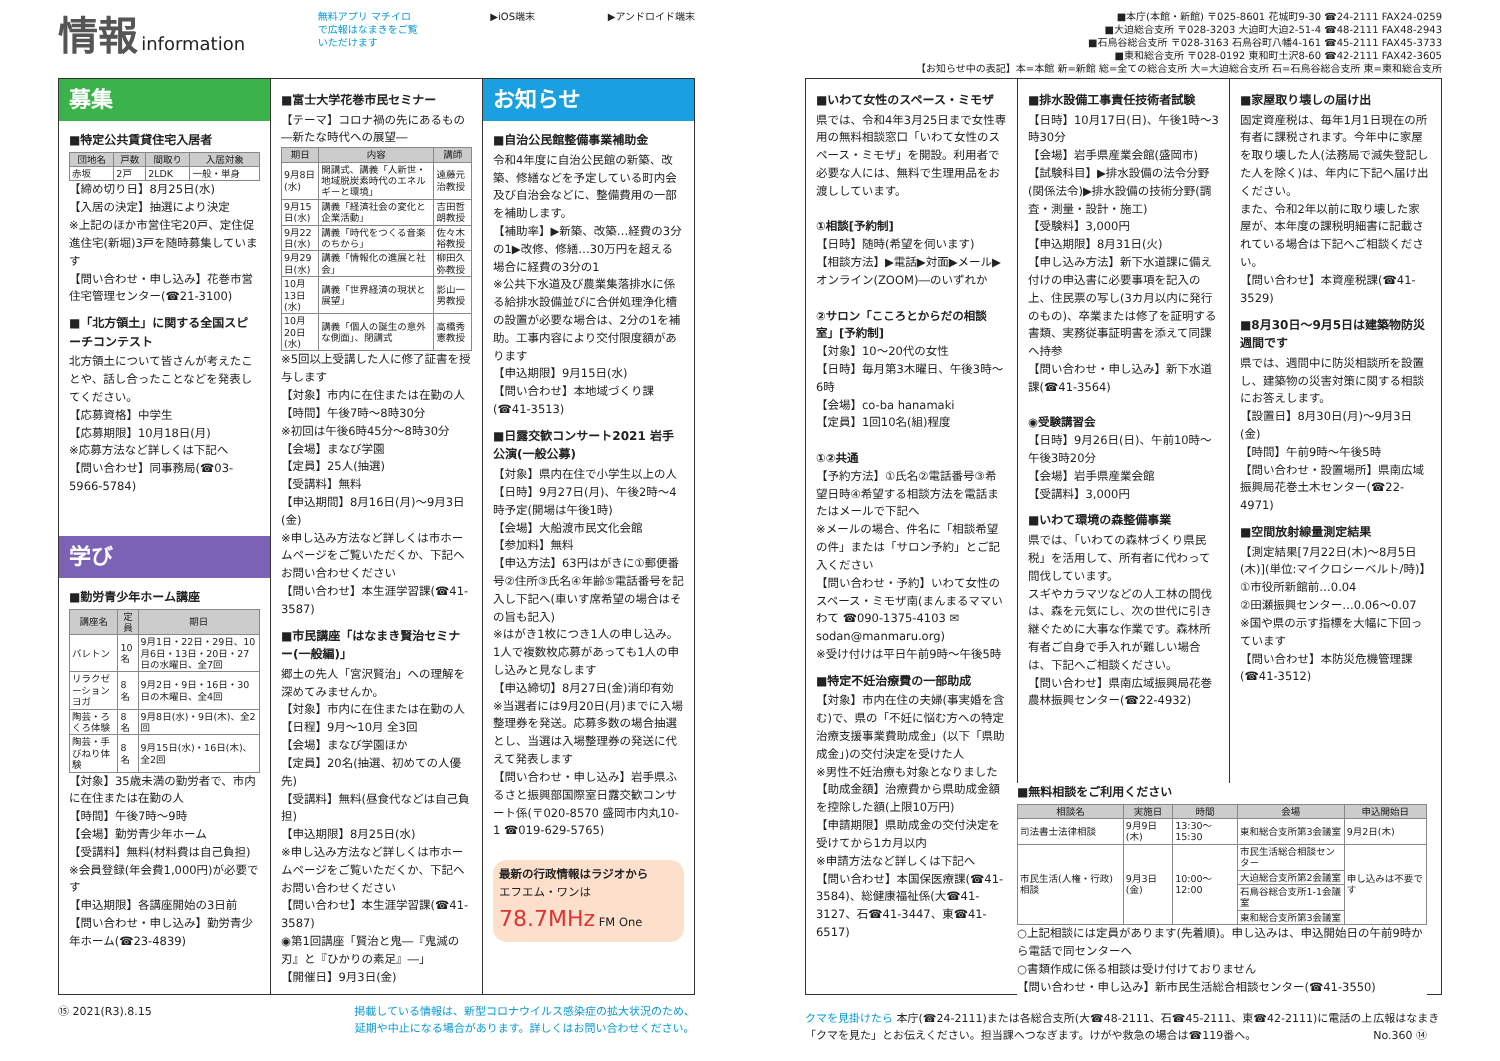情報 information
無料アプリ マチイロ
で広報はなまきをご覧
いただけます
▶iOS端末 ▶アンドロイド端末
募集
■特定公共賃貸住宅入居者
| 団地名 | 戸数 | 間取り | 入居対象 |
| --- | --- | --- | --- |
| 赤坂 | 2戸 | 2LDK | 一般・単身 |
【締め切り日】8月25日(水)
【入居の決定】抽選により決定
※上記のほか市営住宅20戸、定住促進住宅(新堀)3戸を随時募集しています
【問い合わせ・申し込み】花巻市営住宅管理センター(☎21-3100)
■「北方領土」に関する全国スピーチコンテスト
北方領土について皆さんが考えたことや、話し合ったことなどを発表してください。
【応募資格】中学生
【応募期限】10月18日(月)
※応募方法など詳しくは下記へ
【問い合わせ】同事務局(☎03-5966-5784)
学び
■勤労青少年ホーム講座
| 講座名 | 定員 | 期日 |
| --- | --- | --- |
| バレトン | 10名 | 9月1日・22日・29日、10月6日・13日・20日・27日の水曜日、全7回 |
| リラクゼーションヨガ | 8名 | 9月2日・9日・16日・30日の木曜日、全4回 |
| 陶芸・ろくろ体験 | 8名 | 9月8日(水)・9日(木)、全2回 |
| 陶芸・手びねり体験 | 8名 | 9月15日(水)・16日(木)、全2回 |
【対象】35歳未満の勤労者で、市内に在住または在勤の人
【時間】午後7時～9時
【会場】勤労青少年ホーム
【受講料】無料(材料費は自己負担)
※会員登録(年会費1,000円)が必要です
【申込期限】各講座開始の3日前
【問い合わせ・申し込み】勤労青少年ホーム(☎23-4839)
■富士大学花巻市民セミナー
【テーマ】コロナ禍の先にあるもの―新たな時代への展望―
| 期日 | 内容 | 講師 |
| --- | --- | --- |
| 9月8日(水) | 開講式、講義「人新世・地域脱炭素時代のエネルギーと環境」 | 遠藤元治教授 |
| 9月15日(水) | 講義「経済社会の変化と企業活動」 | 吉田哲朗教授 |
| 9月22日(水) | 講義「時代をつくる音楽のちから」 | 佐々木裕教授 |
| 9月29日(水) | 講義「情報化の進展と社会」 | 柳田久弥教授 |
| 10月13日(水) | 講義「世界経済の現状と展望」 | 影山一男教授 |
| 10月20日(水) | 講義「個人の誕生の意外な側面」、閉講式 | 高橋秀憲教授 |
※5回以上受講した人に修了証書を授与します
【対象】市内に在住または在勤の人
【時間】午後7時～8時30分
※初回は午後6時45分～8時30分
【会場】まなび学園
【定員】25人(抽選)
【受講料】無料
【申込期間】8月16日(月)～9月3日(金)
※申し込み方法など詳しくは市ホームページをご覧いただくか、下記へお問い合わせください
【問い合わせ】本生涯学習課(☎41-3587)
■市民講座「はなまき賢治セミナー(一般編)」
郷土の先人「宮沢賢治」への理解を深めてみませんか。
【対象】市内に在住または在勤の人
【日程】9月～10月 全3回
【会場】まなび学園ほか
【定員】20名(抽選、初めての人優先)
【受講料】無料(昼食代などは自己負担)
【申込期限】8月25日(水)
※申し込み方法など詳しくは市ホームページをご覧いただくか、下記へお問い合わせください
【問い合わせ】本生涯学習課(☎41-3587)
◉第1回講座「賢治と鬼―『鬼滅の刃』と『ひかりの素足』―」
【開催日】9月3日(金)
お知らせ
■自治公民館整備事業補助金
令和4年度に自治公民館の新築、改築、修繕などを予定している町内会及び自治会などに、整備費用の一部を補助します。
【補助率】▶新築、改築…経費の3分の1▶改修、修繕…30万円を超える場合に経費の3分の1
※公共下水道及び農業集落排水に係る給排水設備並びに合併処理浄化槽の設置が必要な場合は、2分の1を補助。工事内容により交付限度額があります
【申込期限】9月15日(水)
【問い合わせ】本地域づくり課(☎41-3513)
■日露交歓コンサート2021 岩手公演(一般公募)
【対象】県内在住で小学生以上の人
【日時】9月27日(月)、午後2時～4時予定(開場は午後1時)
【会場】大船渡市民文化会館
【参加料】無料
【申込方法】63円はがきに①郵便番号②住所③氏名④年齢⑤電話番号を記入し下記へ(車いす席希望の場合はその旨も記入)
※はがき1枚につき1人の申し込み。1人で複数枚応募があっても1人の申し込みと見なします
【申込締切】8月27日(金)消印有効
※当選者には9月20日(月)までに入場整理券を発送。応募多数の場合抽選とし、当選は入場整理券の発送に代えて発表します
【問い合わせ・申し込み】岩手県ふるさと振興部国際室日露交歓コンサート係(〒020-8570 盛岡市内丸10-1 ☎019-629-5765)
最新の行政情報はラジオから
エフエム・ワンは
78.7MHz FM One
⑮ 2021(R3).8.15 掲載している情報は、新型コロナウイルス感染症の拡大状況のため、
延期や中止になる場合があります。詳しくはお問い合わせください。
■本庁(本館・新館) 〒025-8601 花城町9-30 ☎24-2111 FAX24-0259
■大迫総合支所 〒028-3203 大迫町大迫2-51-4 ☎48-2111 FAX48-2943
■石鳥谷総合支所 〒028-3163 石鳥谷町八幡4-161 ☎45-2111 FAX45-3733
■東和総合支所 〒028-0192 東和町土沢8-60 ☎42-2111 FAX42-3605
【お知らせ中の表記】本=本館 新=新館 総=全ての総合支所 大=大迫総合支所 石=石鳥谷総合支所 東=東和総合支所
■いわて女性のスペース・ミモザ
県では、令和4年3月25日まで女性専用の無料相談窓口「いわて女性のスペース・ミモザ」を開設。利用者で必要な人には、無料で生理用品をお渡ししています。
①相談[予約制]
【日時】随時(希望を伺います)
【相談方法】▶電話▶対面▶メール▶オンライン(ZOOM)―のいずれか
②サロン「こころとからだの相談室」[予約制]
【対象】10～20代の女性
【日時】毎月第3木曜日、午後3時～6時
【会場】co-ba hanamaki
【定員】1回10名(組)程度
①②共通
【予約方法】①氏名②電話番号③希望日時④希望する相談方法を電話またはメールで下記へ
※メールの場合、件名に「相談希望の件」または「サロン予約」とご記入ください
【問い合わせ・予約】いわて女性のスペース・ミモザ南(まんまるママいわて ☎090-1375-4103 ✉sodan@manmaru.org)
※受け付けは平日午前9時～午後5時
■特定不妊治療費の一部助成
【対象】市内在住の夫婦(事実婚を含む)で、県の「不妊に悩む方への特定治療支援事業費助成金」(以下「県助成金」)の交付決定を受けた人
※男性不妊治療も対象となりました
【助成金額】治療費から県助成金額を控除した額(上限10万円)
【申請期限】県助成金の交付決定を受けてから1カ月以内
※申請方法など詳しくは下記へ
【問い合わせ】本国保医療課(☎41-3584)、総健康福祉係(大☎41-3127、石☎41-3447、東☎41-6517)
■排水設備工事責任技術者試験
【日時】10月17日(日)、午後1時～3時30分
【会場】岩手県産業会館(盛岡市)
【試験科目】▶排水設備の法令分野(関係法令)▶排水設備の技術分野(調査・測量・設計・施工)
【受験料】3,000円
【申込期限】8月31日(火)
【申し込み方法】新下水道課に備え付けの申込書に必要事項を記入の上、住民票の写し(3カ月以内に発行のもの)、卒業または修了を証明する書類、実務従事証明書を添えて同課へ持参
【問い合わせ・申し込み】新下水道課(☎41-3564)
◉受験講習会
【日時】9月26日(日)、午前10時～午後3時20分
【会場】岩手県産業会館
【受講料】3,000円
■いわて環境の森整備事業
県では、「いわての森林づくり県民税」を活用して、所有者に代わって間伐しています。
スギやカラマツなどの人工林の間伐は、森を元気にし、次の世代に引き継ぐために大事な作業です。森林所有者ご自身で手入れが難しい場合は、下記へご相談ください。
【問い合わせ】県南広域振興局花巻農林振興センター(☎22-4932)
■家屋取り壊しの届け出
固定資産税は、毎年1月1日現在の所有者に課税されます。今年中に家屋を取り壊した人(法務局で滅失登記した人を除く)は、年内に下記へ届け出ください。
また、令和2年以前に取り壊した家屋が、本年度の課税明細書に記載されている場合は下記へご相談ください。
【問い合わせ】本資産税課(☎41-3529)
■8月30日～9月5日は建築物防災週間です
県では、週間中に防災相談所を設置し、建築物の災害対策に関する相談にお答えします。
【設置日】8月30日(月)～9月3日(金)
【時間】午前9時～午後5時
【問い合わせ・設置場所】県南広域振興局花巻土木センター(☎22-4971)
■空間放射線量測定結果
【測定結果[7月22日(木)～8月5日(木)](単位:マイクロシーベルト/時)】
①市役所新館前…0.04
②田瀬振興センター…0.06～0.07
※国や県の示す指標を大幅に下回っています
【問い合わせ】本防災危機管理課(☎41-3512)
■無料相談をご利用ください
| 相談名 | 実施日 | 時間 | 会場 | 申込開始日 |
| --- | --- | --- | --- | --- |
| 司法書士法律相談 | 9月9日(木) | 13:30～15:30 | 東和総合支所第3会議室 | 9月2日(木) |
| 市民生活(人権・行政)相談 | 9月3日(金) | 10:00～12:00 | 市民生活総合相談センター | 申し込みは不要です |
| | | | 大迫総合支所第2会議室 | |
| | | | 石鳥谷総合支所1-1会議室 | |
| | | | 東和総合支所第3会議室 | |
○上記相談には定員があります(先着順)。申し込みは、申込開始日の午前9時から電話で同センターへ
○書類作成に係る相談は受け付けておりません
【問い合わせ・申し込み】新市民生活総合相談センター(☎41-3550)
クマを見掛けたら 本庁(☎24-2111)または各総合支所(大☎48-2111、石☎45-2111、東☎42-2111)に電話の上「クマを見た」とお伝えください。担当課へつなぎます。けがや救急の場合は☎119番へ。 広報はなまき No.360 ⑭